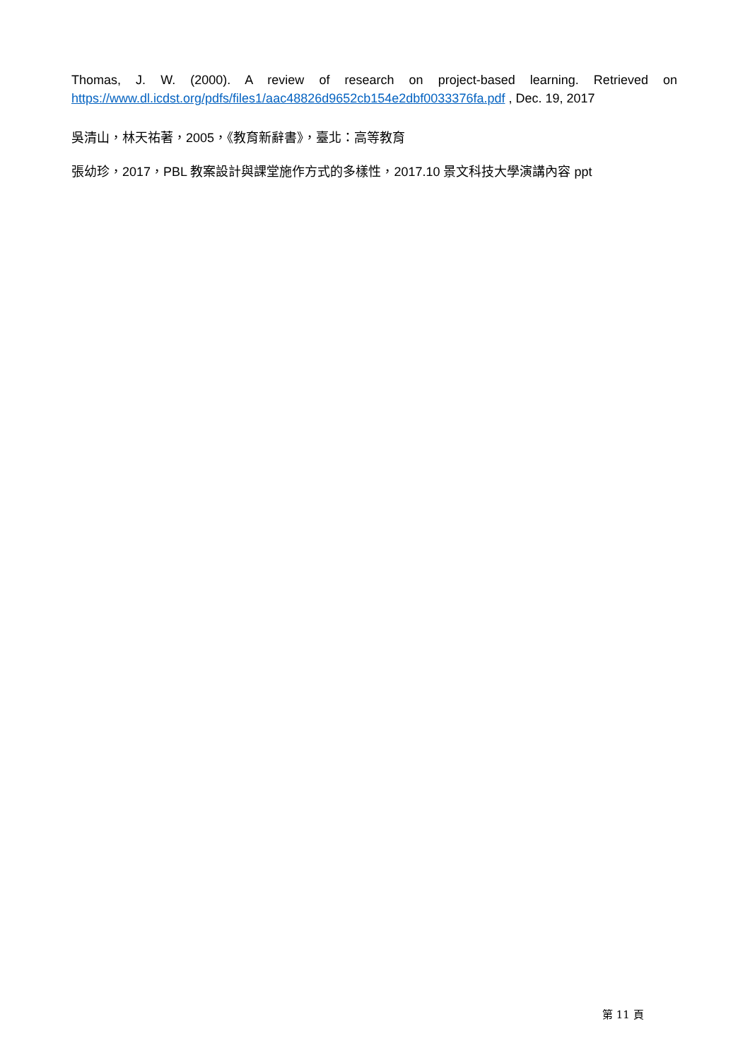Thomas, J. W. (2000). A review of research on project-based learning. Retrieved on https://www.dl.icdst.org/pdfs/files1/aac48826d9652cb154e2dbf0033376fa.pdf , Dec. 19, 2017
吳清山，林天祐著，2005，《教育新辭書》，臺北：高等教育
張幼珍，2017，PBL 教案設計與課堂施作方式的多樣性，2017.10 景文科技大學演講內容 ppt
第 11 頁